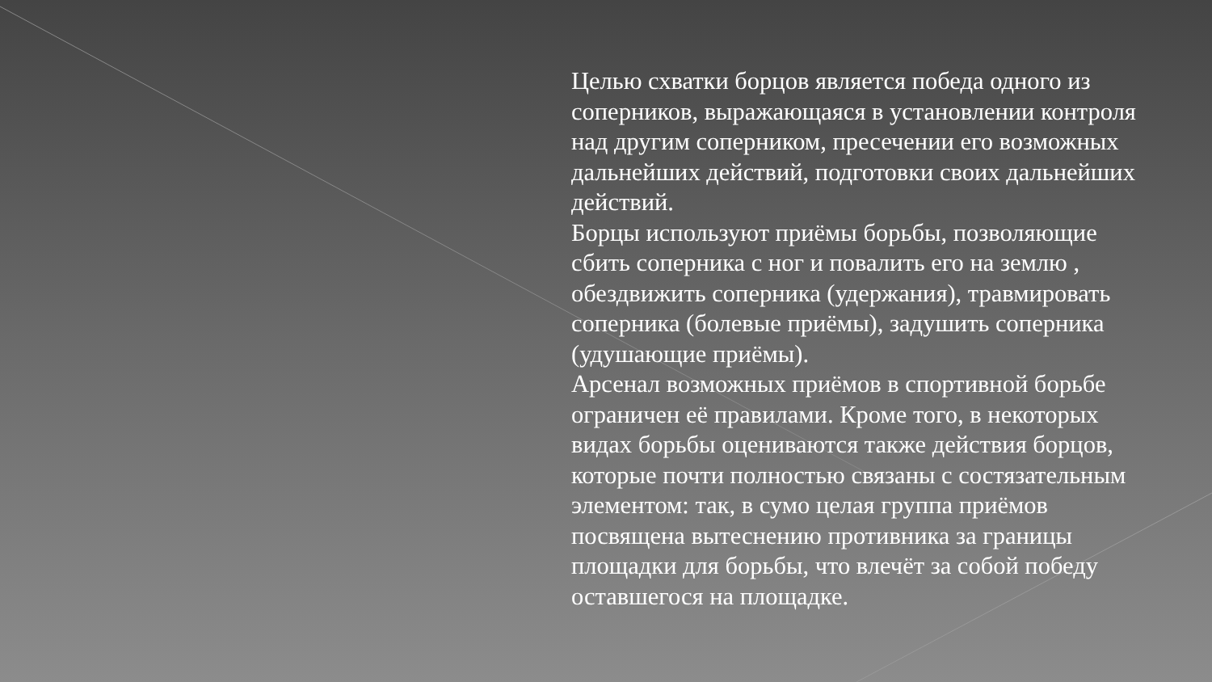Целью схватки борцов является победа одного из соперников, выражающаяся в установлении контроля над другим соперником, пресечении его возможных дальнейших действий, подготовки своих дальнейших действий.
Борцы используют приёмы борьбы, позволяющие сбить соперника с ног и повалить его на землю , обездвижить соперника (удержания), травмировать соперника (болевые приёмы), задушить соперника (удушающие приёмы).
Арсенал возможных приёмов в спортивной борьбе ограничен её правилами. Кроме того, в некоторых видах борьбы оцениваются также действия борцов, которые почти полностью связаны с состязательным элементом: так, в сумо целая группа приёмов посвящена вытеснению противника за границы площадки для борьбы, что влечёт за собой победу оставшегося на площадке.